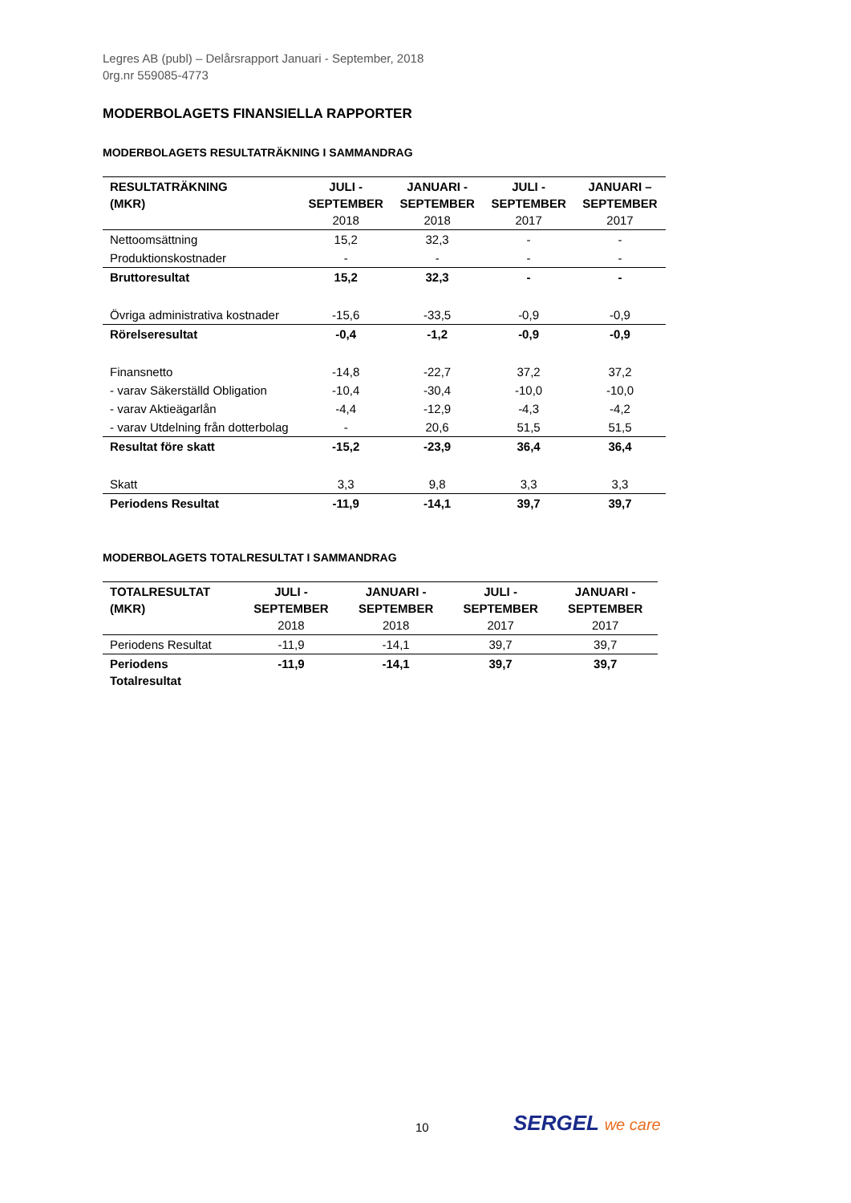Legres AB (publ) – Delårsrapport Januari - September, 2018
0rg.nr 559085-4773
MODERBOLAGETS FINANSIELLA RAPPORTER
MODERBOLAGETS RESULTATRÄKNING I SAMMANDRAG
| RESULTATRÄKNING (MKR) | JULI - SEPTEMBER 2018 | JANUARI - SEPTEMBER 2018 | JULI - SEPTEMBER 2017 | JANUARI – SEPTEMBER 2017 |
| --- | --- | --- | --- | --- |
| Nettoomsättning | 15,2 | 32,3 | - | - |
| Produktionskostnader | - | - | - | - |
| Bruttoresultat | 15,2 | 32,3 | - | - |
| Övriga administrativa kostnader | -15,6 | -33,5 | -0,9 | -0,9 |
| Rörelseresultat | -0,4 | -1,2 | -0,9 | -0,9 |
| Finansnetto | -14,8 | -22,7 | 37,2 | 37,2 |
| - varav Säkerställd Obligation | -10,4 | -30,4 | -10,0 | -10,0 |
| - varav Aktieägarlån | -4,4 | -12,9 | -4,3 | -4,2 |
| - varav Utdelning från dotterbolag | - | 20,6 | 51,5 | 51,5 |
| Resultat före skatt | -15,2 | -23,9 | 36,4 | 36,4 |
| Skatt | 3,3 | 9,8 | 3,3 | 3,3 |
| Periodens Resultat | -11,9 | -14,1 | 39,7 | 39,7 |
MODERBOLAGETS TOTALRESULTAT I SAMMANDRAG
| TOTALRESULTAT (MKR) | JULI - SEPTEMBER 2018 | JANUARI - SEPTEMBER 2018 | JULI - SEPTEMBER 2017 | JANUARI - SEPTEMBER 2017 |
| --- | --- | --- | --- | --- |
| Periodens Resultat | -11,9 | -14,1 | 39,7 | 39,7 |
| Periodens Totalresultat | -11,9 | -14,1 | 39,7 | 39,7 |
10 SERGEL we care